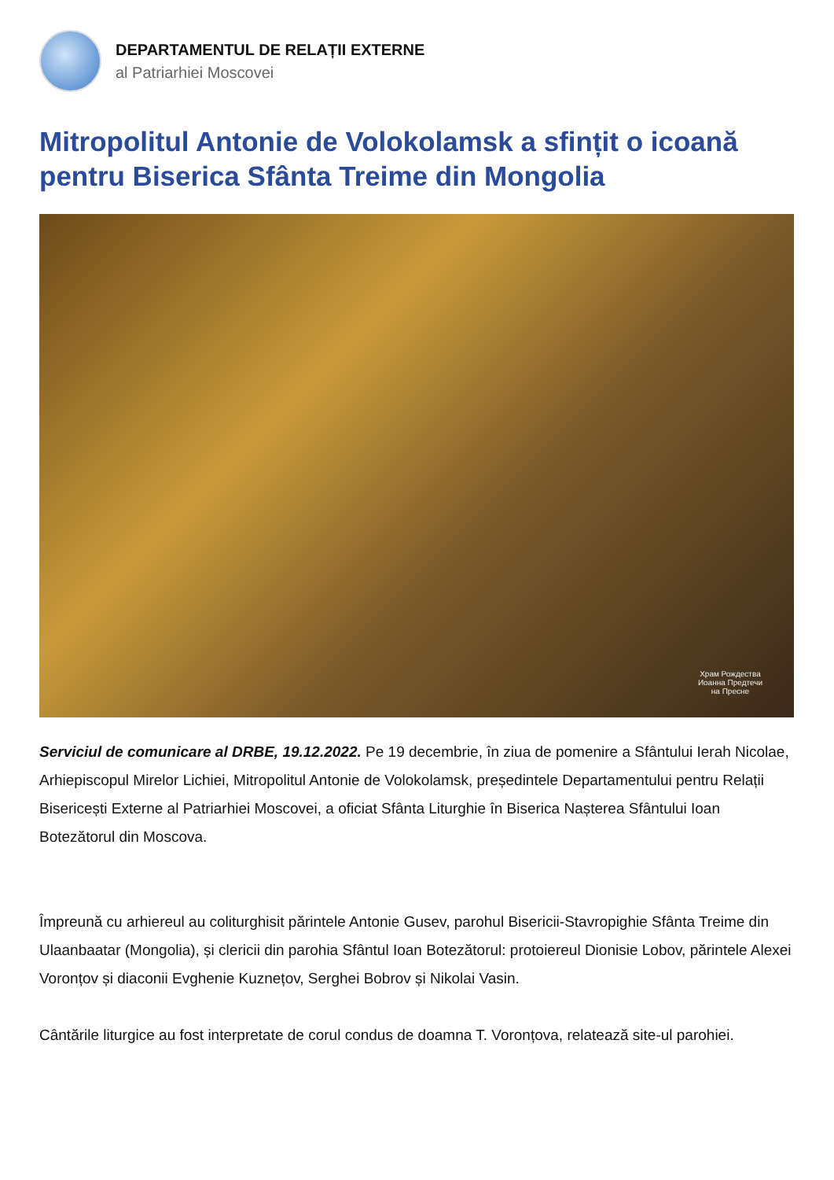DEPARTAMENTUL DE RELAȚII EXTERNE
al Patriarhiei Moscovei
Mitropolitul Antonie de Volokolamsk a sfințit o icoană pentru Biserica Sfânta Treime din Mongolia
Храм Рождества
Иоанна Предтечи
на Пресне
Serviciul de comunicare al DRBE, 19.12.2022. Pe 19 decembrie, în ziua de pomenire a Sfântului Ierah Nicolae, Arhiepiscopul Mirelor Lichiei, Mitropolitul Antonie de Volokolamsk, președintele Departamentului pentru Relații Bisericești Externe al Patriarhiei Moscovei, a oficiat Sfânta Liturghie în Biserica Nașterea Sfântului Ioan Botezătorul din Moscova.
Împreună cu arhiereul au coliturghisit părintele Antonie Gusev, parohul Bisericii-Stavropighie Sfânta Treime din Ulaanbaatar (Mongolia), și clericii din parohia Sfântul Ioan Botezătorul: protoiereul Dionisie Lobov, părintele Alexei Voronțov și diaconii Evghenie Kuznețov, Serghei Bobrov și Nikolai Vasin.
Cântările liturgice au fost interpretate de corul condus de doamna T. Voronțova, relatează site-ul parohiei.